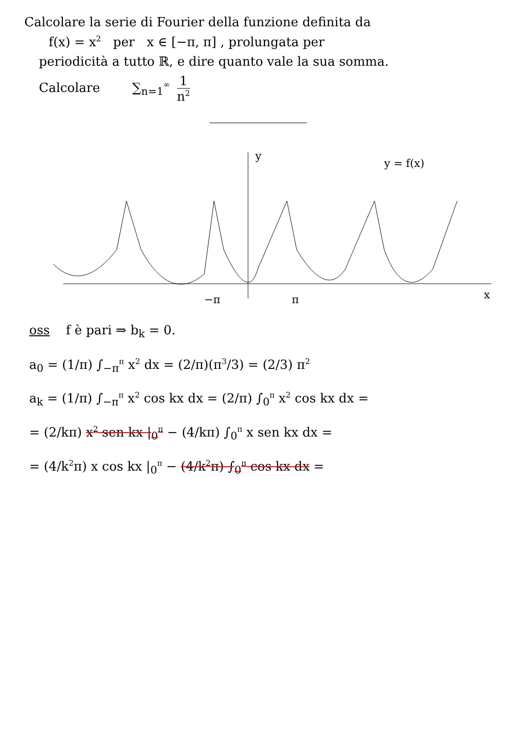Calcolare la serie di Fourier della funzione definita da
f(x) = x<sup>2</sup> per x ∈ [−π, π] , prolungata per
periodicità a tutto ℝ, e dire quanto vale la sua somma.
Calcolare ∑<sub>n=1</sub><sup>∞</sup> 1 n<sup>2</sup>
y
y = f(x)
x
−π
π
oss f è pari ⇒ b<sub>k</sub> = 0.
a<sub>0</sub> = (1/π) ∫<sub>−π</sub><sup>π</sup> x<sup>2</sup> dx = (2/π)(π<sup>3</sup>/3) = (2/3) π<sup>2</sup>
a<sub>k</sub> = (1/π) ∫<sub>−π</sub><sup>π</sup> x<sup>2</sup> cos kx dx = (2/π) ∫<sub>0</sub><sup>π</sup> x<sup>2</sup> cos kx dx =
= (2/kπ) x<sup>2</sup> sen kx |<sub>0</sub><sup>π</sup> − (4/kπ) ∫<sub>0</sub><sup>π</sup> x sen kx dx =
= (4/k<sup>2</sup>π) x cos kx |<sub>0</sub><sup>π</sup> − (4/k<sup>2</sup>π) ∫<sub>0</sub><sup>π</sup> cos kx dx =